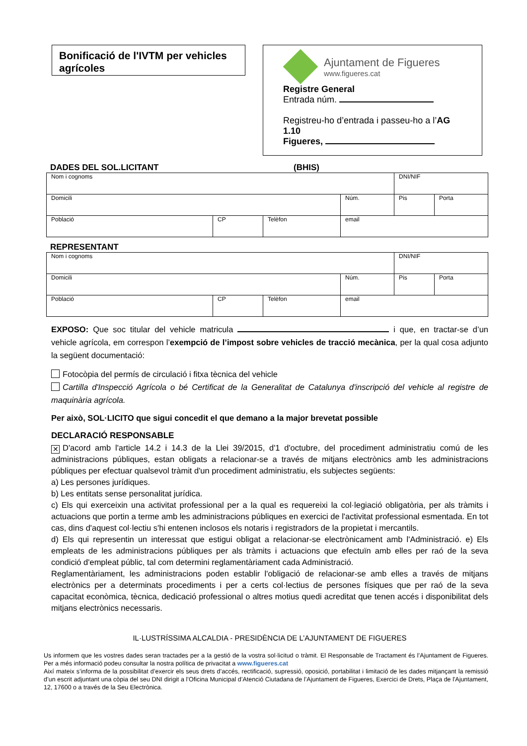Bonificació de l'IVTM per vehicles agrícoles
Ajuntament de Figueres
www.figueres.cat
Registre General
Entrada núm.
Registreu-ho d’entrada i passeu-ho a l’AG 1.10
Figueres,
DADES DEL SOL.LICITANT (BHIS)
| Nom i cognoms | | | | DNI/NIF | |
| Domicili | | | Núm. | Pis | Porta |
| Població | CP | Telèfon | email | | |
REPRESENTANT
| Nom i cognoms | | | | DNI/NIF | |
| Domicili | | | Núm. | Pis | Porta |
| Població | CP | Telèfon | email | | |
EXPOSO: Que soc titular del vehicle matricula i que, en tractar-se d’un vehicle agrícola, em correspon l’exempció de l’impost sobre vehicles de tracció mecànica, per la qual cosa adjunto la següent documentació:
Fotocòpia del permís de circulació i fitxa tècnica del vehicle
Cartilla d'Inspecció Agrícola o bé Certificat de la Generalitat de Catalunya d'inscripció del vehicle al registre de maquinària agrícola.
Per això, SOL·LICITO que sigui concedit el que demano a la major brevetat possible
DECLARACIÓ RESPONSABLE
✕ D'acord amb l'article 14.2 i 14.3 de la Llei 39/2015, d'1 d'octubre, del procediment administratiu comú de les administracions públiques, estan obligats a relacionar-se a través de mitjans electrònics amb les administracions públiques per efectuar qualsevol tràmit d'un procediment administratiu, els subjectes següents:
a) Les persones jurídiques.
b) Les entitats sense personalitat jurídica.
c) Els qui exerceixin una activitat professional per a la qual es requereixi la col·legiació obligatòria, per als tràmits i actuacions que portin a terme amb les administracions públiques en exercici de l'activitat professional esmentada. En tot cas, dins d'aquest col·lectiu s'hi entenen inclosos els notaris i registradors de la propietat i mercantils.
d) Els qui representin un interessat que estigui obligat a relacionar-se electrònicament amb l'Administració. e) Els empleats de les administracions públiques per als tràmits i actuacions que efectuïn amb elles per raó de la seva condició d'empleat públic, tal com determini reglamentàriament cada Administració.
Reglamentàriament, les administracions poden establir l'obligació de relacionar-se amb elles a través de mitjans electrònics per a determinats procediments i per a certs col·lectius de persones físiques que per raó de la seva capacitat econòmica, tècnica, dedicació professional o altres motius quedi acreditat que tenen accés i disponibilitat dels mitjans electrònics necessaris.
IL·LUSTRÍSSIMA ALCALDIA - PRESIDÈNCIA DE L’AJUNTAMENT DE FIGUERES
Us informem que les vostres dades seran tractades per a la gestió de la vostra sol·licitud o tràmit. El Responsable de Tractament és l’Ajuntament de Figueres. Per a més informació podeu consultar la nostra política de privacitat a www.figueres.cat
Així mateix s’informa de la possibilitat d’exercir els seus drets d’accés, rectificació, supressió, oposició, portabilitat i limitació de les dades mitjançant la remissió d’un escrit adjuntant una còpia del seu DNI dirigit a l’Oficina Municipal d’Atenció Ciutadana de l’Ajuntament de Figueres, Exercici de Drets, Plaça de l'Ajuntament, 12, 17600 o a través de la Seu Electrònica.